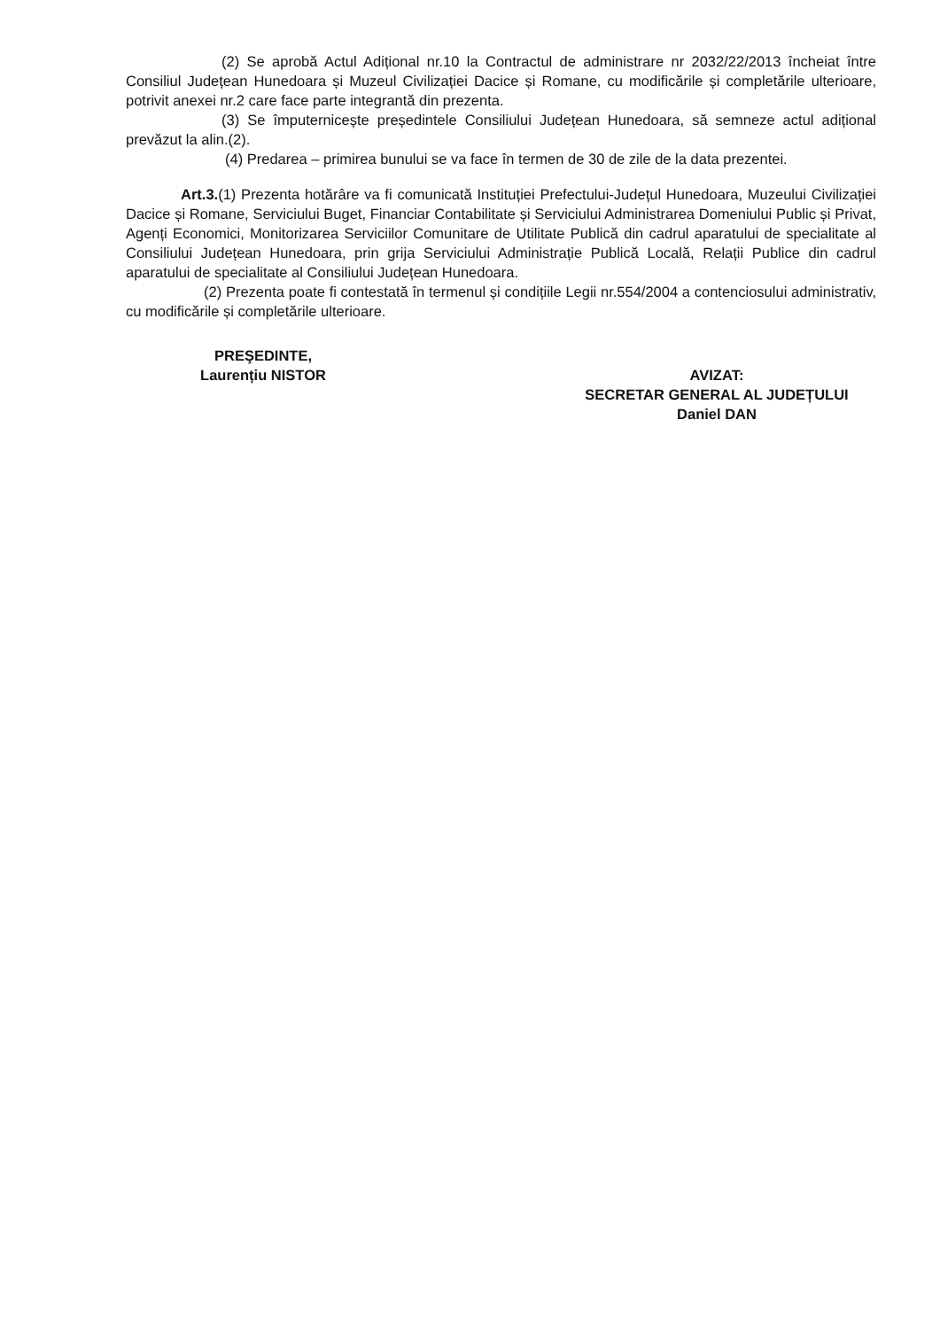(2) Se aprobă Actul Adițional nr.10 la Contractul de administrare nr 2032/22/2013 încheiat între Consiliul Județean Hunedoara și Muzeul Civilizației Dacice și Romane, cu modificările și completările ulterioare, potrivit anexei nr.2 care face parte integrantă din prezenta.
(3) Se împuternicește președintele Consiliului Județean Hunedoara, să semneze actul adițional prevăzut la alin.(2).
(4) Predarea – primirea bunului se va face în termen de 30 de zile de la data prezentei.
Art.3.(1) Prezenta hotărâre va fi comunicată Instituției Prefectului-Județul Hunedoara, Muzeului Civilizației Dacice și Romane, Serviciului Buget, Financiar Contabilitate și Serviciului Administrarea Domeniului Public și Privat, Agenți Economici, Monitorizarea Serviciilor Comunitare de Utilitate Publică din cadrul aparatului de specialitate al Consiliului Județean Hunedoara, prin grija Serviciului Administrație Publică Locală, Relații Publice din cadrul aparatului de specialitate al Consiliului Județean Hunedoara.
(2) Prezenta poate fi contestată în termenul și condițiile Legii nr.554/2004 a contenciosului administrativ, cu modificările și completările ulterioare.
PREŞEDINTE,
Laurențiu NISTOR
AVIZAT:
SECRETAR GENERAL AL JUDEȚULUI
Daniel DAN